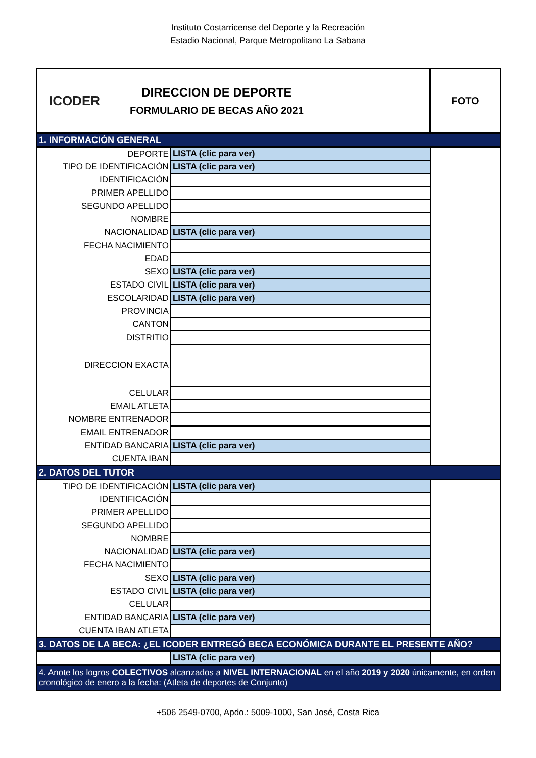Instituto Costarricense del Deporte y la Recreación
Estadio Nacional, Parque Metropolitano La Sabana
| ICODER DIRECCION DE DEPORTE FORMULARIO DE BECAS AÑO 2021 | | FOTO |
| 1. INFORMACIÓN GENERAL | | |
| DEPORTE | LISTA (clic para ver) | |
| TIPO DE IDENTIFICACIÓN | LISTA (clic para ver) | |
| IDENTIFICACIÓN | | |
| PRIMER APELLIDO | | |
| SEGUNDO APELLIDO | | |
| NOMBRE | | |
| NACIONALIDAD | LISTA (clic para ver) | |
| FECHA NACIMIENTO | | |
| EDAD | | |
| SEXO | LISTA (clic para ver) | |
| ESTADO CIVIL | LISTA (clic para ver) | |
| ESCOLARIDAD | LISTA (clic para ver) | |
| PROVINCIA | | |
| CANTON | | |
| DISTRITIO | | |
| DIRECCION EXACTA | | |
| CELULAR | | |
| EMAIL ATLETA | | |
| NOMBRE ENTRENADOR | | |
| EMAIL ENTRENADOR | | |
| ENTIDAD BANCARIA | LISTA (clic para ver) | |
| CUENTA IBAN | | |
| 2. DATOS DEL TUTOR | | |
| TIPO DE IDENTIFICACIÓN | LISTA (clic para ver) | |
| IDENTIFICACIÓN | | |
| PRIMER APELLIDO | | |
| SEGUNDO APELLIDO | | |
| NOMBRE | | |
| NACIONALIDAD | LISTA (clic para ver) | |
| FECHA NACIMIENTO | | |
| SEXO | LISTA (clic para ver) | |
| ESTADO CIVIL | LISTA (clic para ver) | |
| CELULAR | | |
| ENTIDAD BANCARIA | LISTA (clic para ver) | |
| CUENTA IBAN ATLETA | | |
| 3. DATOS DE LA BECA: ¿EL ICODER ENTREGÓ BECA ECONÓMICA DURANTE EL PRESENTE AÑO? | | |
| | LISTA (clic para ver) | |
| 4. Anote los logros COLECTIVOS alcanzados a NIVEL INTERNACIONAL en el año 2019 y 2020 únicamente, en orden cronológico de enero a la fecha: (Atleta de deportes de Conjunto) | | |
+506 2549-0700, Apdo.: 5009-1000, San José, Costa Rica